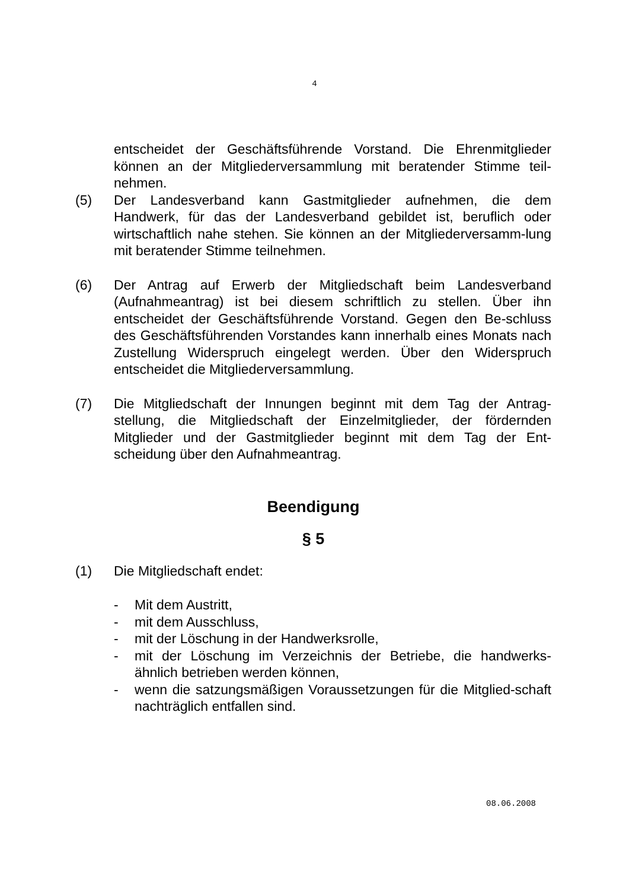4
entscheidet der Geschäftsführende Vorstand. Die Ehrenmitglieder können an der Mitgliederversammlung mit beratender Stimme teil-nehmen.
(5) Der Landesverband kann Gastmitglieder aufnehmen, die dem Handwerk, für das der Landesverband gebildet ist, beruflich oder wirtschaftlich nahe stehen. Sie können an der Mitgliederversamm-lung mit beratender Stimme teilnehmen.
(6) Der Antrag auf Erwerb der Mitgliedschaft beim Landesverband (Aufnahmeantrag) ist bei diesem schriftlich zu stellen. Über ihn entscheidet der Geschäftsführende Vorstand. Gegen den Be-schluss des Geschäftsführenden Vorstandes kann innerhalb eines Monats nach Zustellung Widerspruch eingelegt werden. Über den Widerspruch entscheidet die Mitgliederversammlung.
(7) Die Mitgliedschaft der Innungen beginnt mit dem Tag der Antrag-stellung, die Mitgliedschaft der Einzelmitglieder, der fördernden Mitglieder und der Gastmitglieder beginnt mit dem Tag der Ent-scheidung über den Aufnahmeantrag.
Beendigung
§ 5
(1) Die Mitgliedschaft endet:
- Mit dem Austritt,
- mit dem Ausschluss,
- mit der Löschung in der Handwerksrolle,
- mit der Löschung im Verzeichnis der Betriebe, die handwerks-ähnlich betrieben werden können,
- wenn die satzungsmäßigen Voraussetzungen für die Mitglied-schaft nachträglich entfallen sind.
08.06.2008